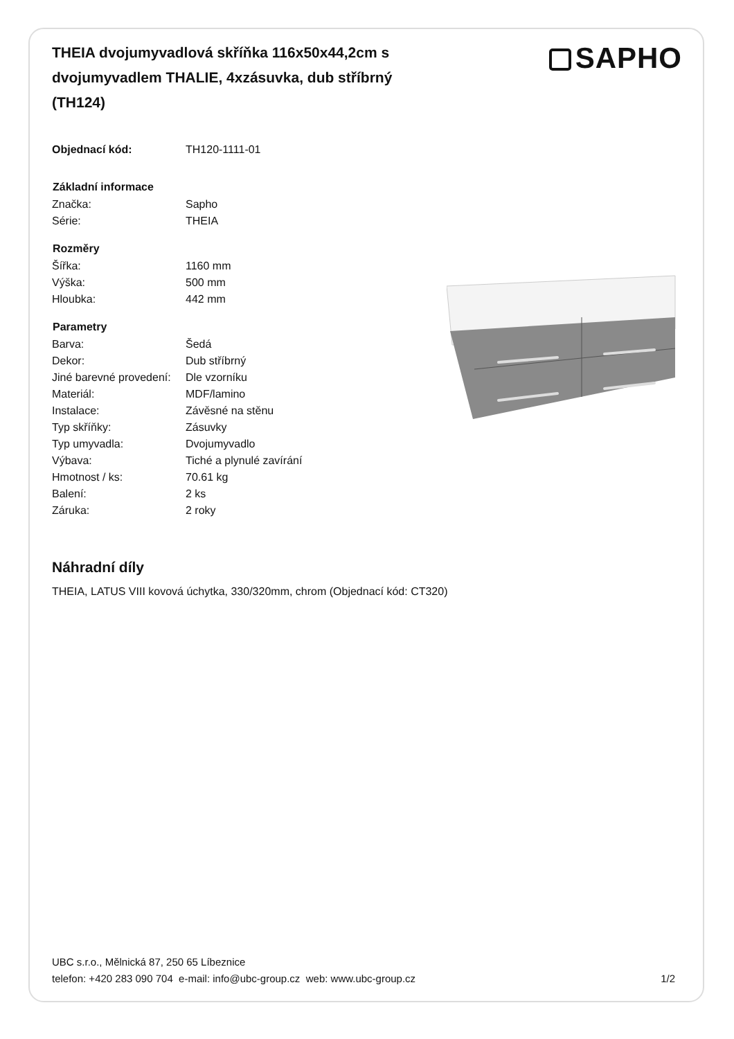SAPHO
THEIA dvojumyvadlová skříňka 116x50x44,2cm s dvojumyvadlem THALIE, 4xzásuvka, dub stříbrný (TH124)
| Objednací kód: | TH120-1111-01 |
| Základní informace | |
| Značka: | Sapho |
| Série: | THEIA |
| Rozměry | |
| Šířka: | 1160 mm |
| Výška: | 500 mm |
| Hloubka: | 442 mm |
| Parametry | |
| Barva: | Šedá |
| Dekor: | Dub stříbrný |
| Jiné barevné provedení: | Dle vzorníku |
| Materiál: | MDF/lamino |
| Instalace: | Závěsné na stěnu |
| Typ skříňky: | Zásuvky |
| Typ umyvadla: | Dvojumyvadlo |
| Výbava: | Tiché a plynulé zavírání |
| Hmotnost / ks: | 70.61 kg |
| Balení: | 2 ks |
| Záruka: | 2 roky |
Náhradní díly
THEIA, LATUS VIII kovová úchytka, 330/320mm, chrom (Objednací kód: CT320)
UBC s.r.o., Mělnická 87, 250 65 Líbeznice
telefon: +420 283 090 704 e-mail: info@ubc-group.cz web: www.ubc-group.cz
1/2